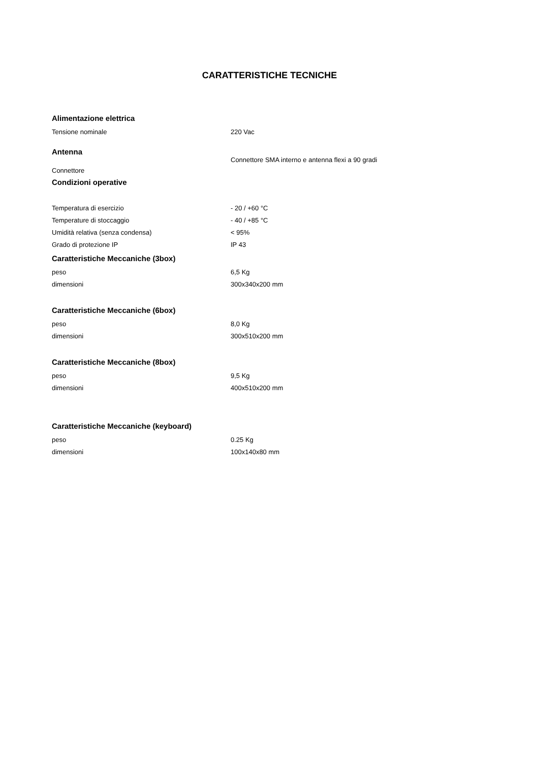CARATTERISTICHE TECNICHE
| Alimentazione elettrica | |
| Tensione nominale | 220 Vac |
| Antenna | |
| Connettore | Connettore SMA interno e antenna flexi a 90 gradi |
| Condizioni operative | |
| Temperatura di esercizio | - 20 / +60 °C |
| Temperature di stoccaggio | - 40 / +85 °C |
| Umidità relativa (senza condensa) | < 95% |
| Grado di protezione IP | IP 43 |
| Caratteristiche Meccaniche (3box) | |
| peso | 6,5 Kg |
| dimensioni | 300x340x200 mm |
| Caratteristiche Meccaniche (6box) | |
| peso | 8,0 Kg |
| dimensioni | 300x510x200 mm |
| Caratteristiche Meccaniche (8box) | |
| peso | 9,5 Kg |
| dimensioni | 400x510x200 mm |
| Caratteristiche Meccaniche (keyboard) | |
| peso | 0.25 Kg |
| dimensioni | 100x140x80 mm |